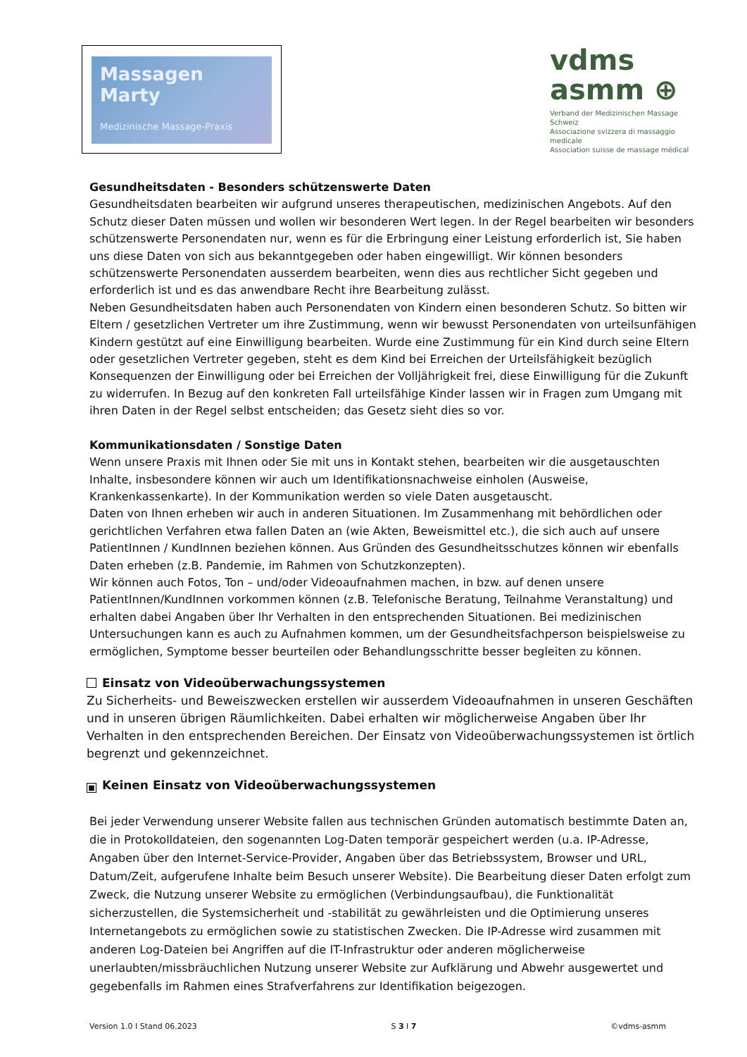Massagen Marty
Medizinische Massage-Praxis
vdms
asmm ⊕
Verband der Medizinischen Massage Schweiz
Associazione svizzera di massaggio medicale
Association suisse de massage médical
Gesundheitsdaten - Besonders schützenswerte Daten
Gesundheitsdaten bearbeiten wir aufgrund unseres therapeutischen, medizinischen Angebots. Auf den Schutz dieser Daten müssen und wollen wir besonderen Wert legen. In der Regel bearbeiten wir besonders schützenswerte Personendaten nur, wenn es für die Erbringung einer Leistung erforderlich ist, Sie haben uns diese Daten von sich aus bekanntgegeben oder haben eingewilligt. Wir können besonders schützenswerte Personendaten ausserdem bearbeiten, wenn dies aus rechtlicher Sicht gegeben und erforderlich ist und es das anwendbare Recht ihre Bearbeitung zulässt.
Neben Gesundheitsdaten haben auch Personendaten von Kindern einen besonderen Schutz. So bitten wir Eltern / gesetzlichen Vertreter um ihre Zustimmung, wenn wir bewusst Personendaten von urteilsunfähigen Kindern gestützt auf eine Einwilligung bearbeiten. Wurde eine Zustimmung für ein Kind durch seine Eltern oder gesetzlichen Vertreter gegeben, steht es dem Kind bei Erreichen der Urteilsfähigkeit bezüglich Konsequenzen der Einwilligung oder bei Erreichen der Volljährigkeit frei, diese Einwilligung für die Zukunft zu widerrufen. In Bezug auf den konkreten Fall urteilsfähige Kinder lassen wir in Fragen zum Umgang mit ihren Daten in der Regel selbst entscheiden; das Gesetz sieht dies so vor.
Kommunikationsdaten / Sonstige Daten
Wenn unsere Praxis mit Ihnen oder Sie mit uns in Kontakt stehen, bearbeiten wir die ausgetauschten Inhalte, insbesondere können wir auch um Identifikationsnachweise einholen (Ausweise, Krankenkassenkarte). In der Kommunikation werden so viele Daten ausgetauscht.
Daten von Ihnen erheben wir auch in anderen Situationen. Im Zusammenhang mit behördlichen oder gerichtlichen Verfahren etwa fallen Daten an (wie Akten, Beweismittel etc.), die sich auch auf unsere PatientInnen / KundInnen beziehen können. Aus Gründen des Gesundheitsschutzes können wir ebenfalls Daten erheben (z.B. Pandemie, im Rahmen von Schutzkonzepten).
Wir können auch Fotos, Ton – und/oder Videoaufnahmen machen, in bzw. auf denen unsere PatientInnen/KundInnen vorkommen können (z.B. Telefonische Beratung, Teilnahme Veranstaltung) und erhalten dabei Angaben über Ihr Verhalten in den entsprechenden Situationen. Bei medizinischen Untersuchungen kann es auch zu Aufnahmen kommen, um der Gesundheitsfachperson beispielsweise zu ermöglichen, Symptome besser beurteilen oder Behandlungsschritte besser begleiten zu können.
Einsatz von Videoüberwachungssystemen
Zu Sicherheits- und Beweiszwecken erstellen wir ausserdem Videoaufnahmen in unseren Geschäften und in unseren übrigen Räumlichkeiten. Dabei erhalten wir möglicherweise Angaben über Ihr Verhalten in den entsprechenden Bereichen. Der Einsatz von Videoüberwachungssystemen ist örtlich begrenzt und gekennzeichnet.
■ Keinen Einsatz von Videoüberwachungssystemen
Bei jeder Verwendung unserer Website fallen aus technischen Gründen automatisch bestimmte Daten an, die in Protokolldateien, den sogenannten Log-Daten temporär gespeichert werden (u.a. IP-Adresse, Angaben über den Internet-Service-Provider, Angaben über das Betriebssystem, Browser und URL, Datum/Zeit, aufgerufene Inhalte beim Besuch unserer Website). Die Bearbeitung dieser Daten erfolgt zum Zweck, die Nutzung unserer Website zu ermöglichen (Verbindungsaufbau), die Funktionalität sicherzustellen, die Systemsicherheit und -stabilität zu gewährleisten und die Optimierung unseres Internetangebots zu ermöglichen sowie zu statistischen Zwecken. Die IP-Adresse wird zusammen mit anderen Log-Dateien bei Angriffen auf die IT-Infrastruktur oder anderen möglicherweise unerlaubten/missbräuchlichen Nutzung unserer Website zur Aufklärung und Abwehr ausgewertet und gegebenfalls im Rahmen eines Strafverfahrens zur Identifikation beigezogen.
Version 1.0 I Stand 06.2023 S 3 I 7 ©vdms-asmm